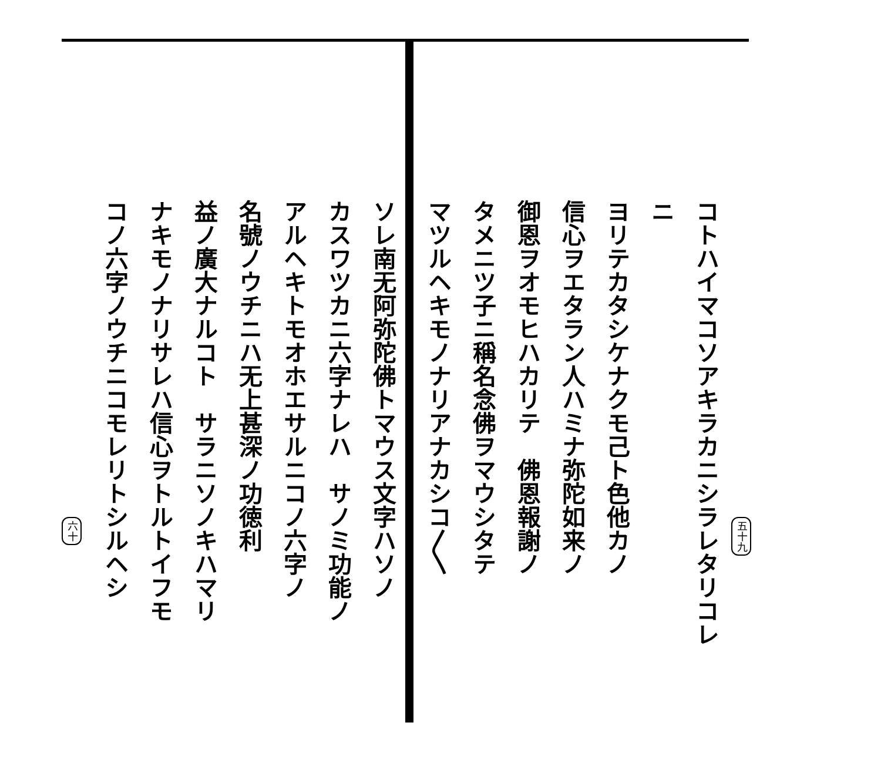コトハイマコソアキラカニシラレタリコレニ
ヨリテカタシケナクモ己ト色他カノ
信心ヲエタラン人ハミナ弥陀如来ノ
御恩ヲオモヒハカリテ　佛恩報謝ノ
タメニツ子ニ稱名念佛ヲマウシタテ
マツルヘキモノナリアナカシコ〳〵
五十九
ソレ南无阿弥陀佛トマウス文字ハソノ
カスワツカニ六字ナレハ　サノミ功能ノ
アルヘキトモオホエサルニコノ六字ノ
名號ノウチニハ无上甚深ノ功徳利
益ノ廣大ナルコト　サラニソノキハマリ
ナキモノナリサレハ信心ヲトルトイフモ
コノ六字ノウチニコモレリトシルヘシ
六十